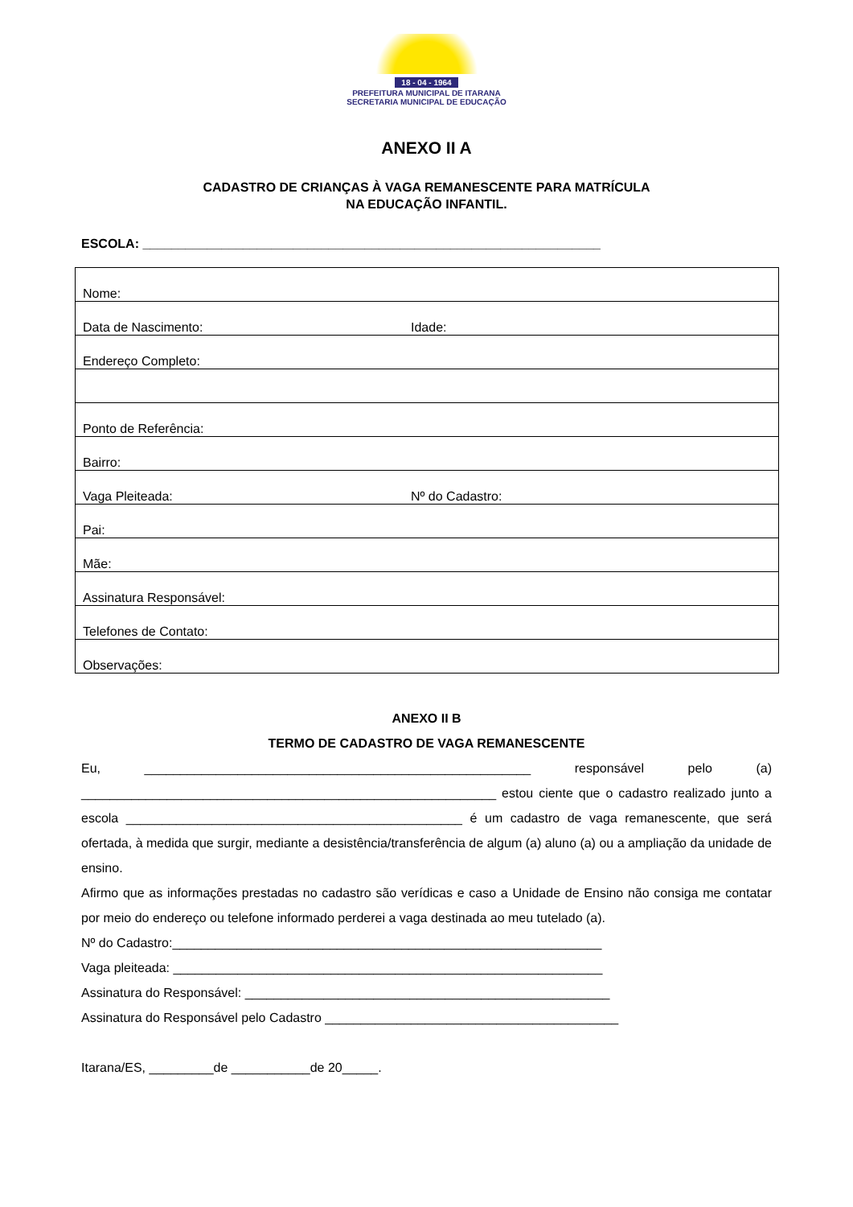18 - 04 - 1964
PREFEITURA MUNICIPAL DE ITARANA
SECRETARIA MUNICIPAL DE EDUCAÇÃO
ANEXO II A
CADASTRO DE CRIANÇAS À VAGA REMANESCENTE PARA MATRÍCULA
NA EDUCAÇÃO INFANTIL.
ESCOLA: ________________________________________________________________
| Nome: | |
| Data de Nascimento: | Idade: |
| Endereço Completo: | |
| Ponto de Referência: | |
| Bairro: | |
| Vaga Pleiteada: | Nº do Cadastro: |
| Pai: | |
| Mãe: | |
| Assinatura Responsável: | |
| Telefones de Contato: | |
| Observações: | |
ANEXO II B
TERMO DE CADASTRO DE VAGA REMANESCENTE
Eu, ______________________________________________________ responsável pelo (a) __________________________________________________________ estou ciente que o cadastro realizado junto a escola _______________________________________________ é um cadastro de vaga remanescente, que será ofertada, à medida que surgir, mediante a desistência/transferência de algum (a) aluno (a) ou a ampliação da unidade de ensino.
Afirmo que as informações prestadas no cadastro são verídicas e caso a Unidade de Ensino não consiga me contatar por meio do endereço ou telefone informado perderei a vaga destinada ao meu tutelado (a).
Nº do Cadastro:____________________________________________________________
Vaga pleiteada: ____________________________________________________________
Assinatura do Responsável: ___________________________________________________
Assinatura do Responsável pelo Cadastro _________________________________________
Itarana/ES, _________de ___________de 20_____.